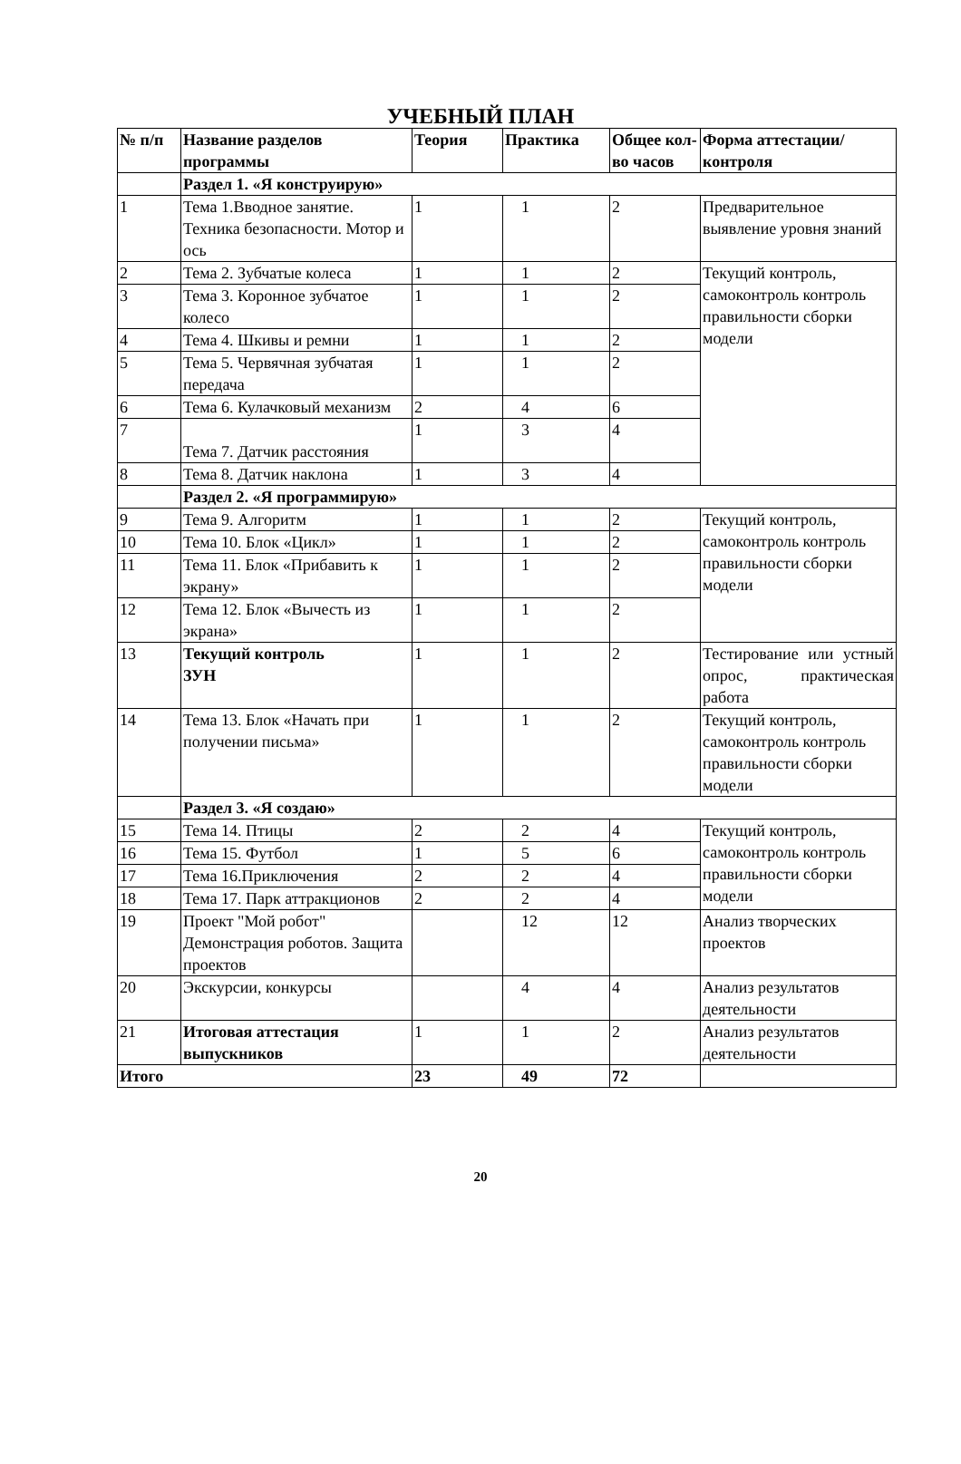УЧЕБНЫЙ ПЛАН
| № п/п | Название разделов программы | Теория | Практика | Общее кол-во часов | Форма аттестации/ контроля |
| --- | --- | --- | --- | --- | --- |
| | Раздел 1. «Я конструирую» | | | | |
| 1 | Тема 1.Вводное занятие. Техника безопасности. Мотор и ось | 1 | 1 | 2 | Предварительное выявление уровня знаний |
| 2 | Тема 2. Зубчатые колеса | 1 | 1 | 2 | Текущий контроль, самоконтроль контроль правильности сборки модели |
| 3 | Тема 3. Коронное зубчатое колесо | 1 | 1 | 2 | |
| 4 | Тема 4. Шкивы и ремни | 1 | 1 | 2 | |
| 5 | Тема 5. Червячная зубчатая передача | 1 | 1 | 2 | |
| 6 | Тема 6. Кулачковый механизм | 2 | 4 | 6 | |
| 7 | Тема 7. Датчик расстояния | 1 | 3 | 4 | |
| 8 | Тема 8. Датчик наклона | 1 | 3 | 4 | |
| | Раздел 2. «Я программирую» | | | | |
| 9 | Тема 9. Алгоритм | 1 | 1 | 2 | Текущий контроль, самоконтроль контроль правильности сборки модели |
| 10 | Тема 10. Блок «Цикл» | 1 | 1 | 2 | |
| 11 | Тема 11. Блок «Прибавить к экрану» | 1 | 1 | 2 | |
| 12 | Тема 12. Блок «Вычесть из экрана» | 1 | 1 | 2 | |
| 13 | Текущий контроль ЗУН | 1 | 1 | 2 | Тестирование или устный опрос, практическая работа |
| 14 | Тема 13. Блок «Начать при получении письма» | 1 | 1 | 2 | Текущий контроль, самоконтроль контроль правильности сборки модели |
| | Раздел 3. «Я создаю» | | | | |
| 15 | Тема 14. Птицы | 2 | 2 | 4 | Текущий контроль, самоконтроль контроль правильности сборки модели |
| 16 | Тема 15. Футбол | 1 | 5 | 6 | |
| 17 | Тема 16.Приключения | 2 | 2 | 4 | |
| 18 | Тема 17. Парк аттракционов | 2 | 2 | 4 | |
| 19 | Проект "Мой робот" Демонстрация роботов. Защита проектов | | 12 | 12 | Анализ творческих проектов |
| 20 | Экскурсии, конкурсы | | 4 | 4 | Анализ результатов деятельности |
| 21 | Итоговая аттестация выпускников | 1 | 1 | 2 | Анализ результатов деятельности |
| Итого | | 23 | 49 | 72 | |
20